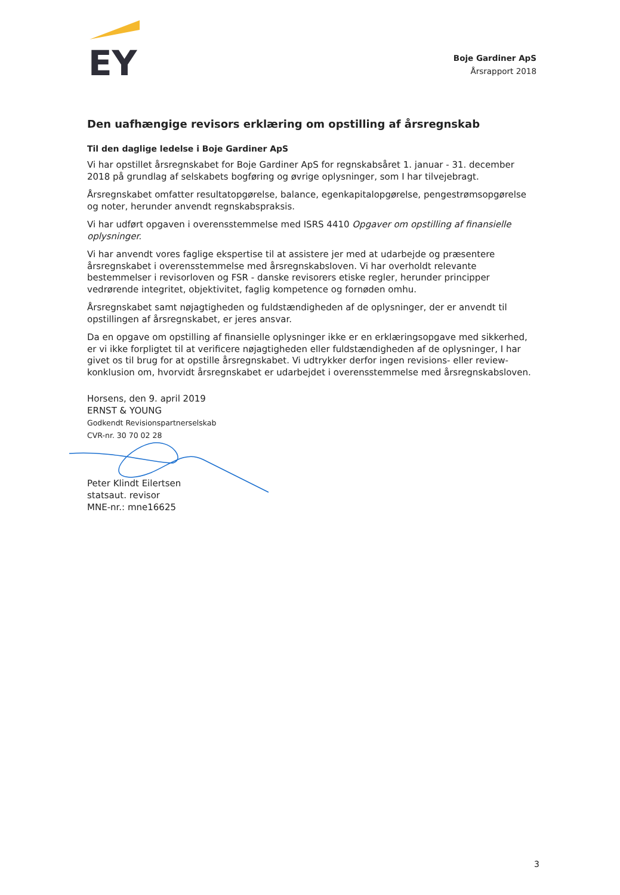EY
Boje Gardiner ApS
Årsrapport 2018
Den uafhængige revisors erklæring om opstilling af årsregnskab
Til den daglige ledelse i Boje Gardiner ApS
Vi har opstillet årsregnskabet for Boje Gardiner ApS for regnskabsåret 1. januar - 31. december 2018 på grundlag af selskabets bogføring og øvrige oplysninger, som I har tilvejebragt.
Årsregnskabet omfatter resultatopgørelse, balance, egenkapitalopgørelse, pengestrømsopgørelse og noter, herunder anvendt regnskabspraksis.
Vi har udført opgaven i overensstemmelse med ISRS 4410 Opgaver om opstilling af finansielle oplysninger.
Vi har anvendt vores faglige ekspertise til at assistere jer med at udarbejde og præsentere årsregnskabet i overensstemmelse med årsregnskabsloven. Vi har overholdt relevante bestemmelser i revisorloven og FSR - danske revisorers etiske regler, herunder principper vedrørende integritet, objektivitet, faglig kompetence og fornøden omhu.
Årsregnskabet samt nøjagtigheden og fuldstændigheden af de oplysninger, der er anvendt til opstillingen af årsregnskabet, er jeres ansvar.
Da en opgave om opstilling af finansielle oplysninger ikke er en erklæringsopgave med sikkerhed, er vi ikke forpligtet til at verificere nøjagtigheden eller fuldstændigheden af de oplysninger, I har givet os til brug for at opstille årsregnskabet. Vi udtrykker derfor ingen revisions- eller review-konklusion om, hvorvidt årsregnskabet er udarbejdet i overensstemmelse med årsregnskabsloven.
Horsens, den 9. april 2019
ERNST & YOUNG
Godkendt Revisionspartnerselskab
CVR-nr. 30 70 02 28
Peter Klindt Eilertsen
statsaut. revisor
MNE-nr.: mne16625
3